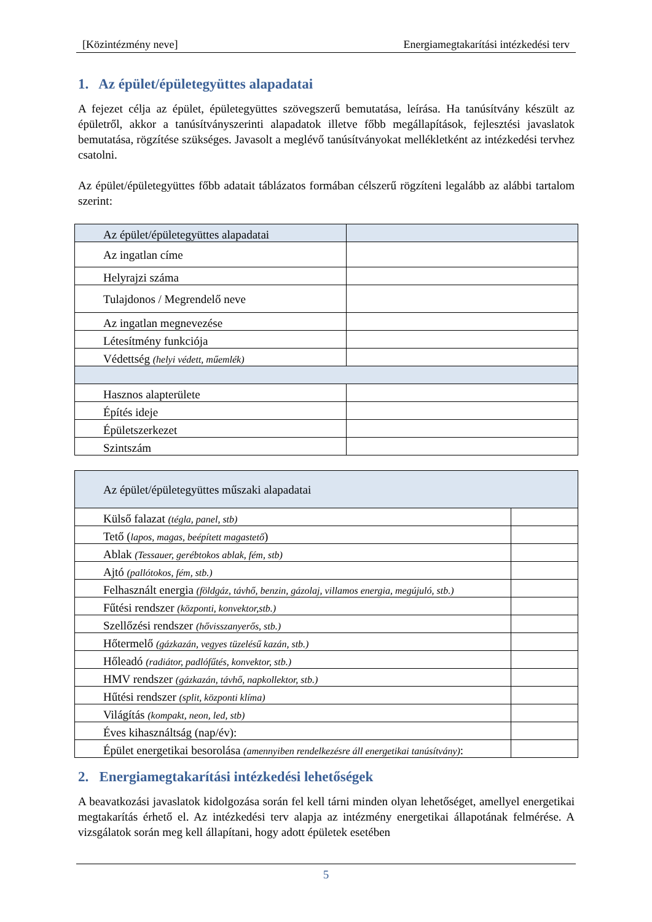[Közintézmény neve] Energiamegtakarítási intézkedési terv
1. Az épület/épületegyüttes alapadatai
A fejezet célja az épület, épületegyüttes szövegszerű bemutatása, leírása. Ha tanúsítvány készült az épületről, akkor a tanúsítványszerinti alapadatok illetve főbb megállapítások, fejlesztési javaslatok bemutatása, rögzítése szükséges. Javasolt a meglévő tanúsítványokat mellékletként az intézkedési tervhez csatolni.
Az épület/épületegyüttes főbb adatait táblázatos formában célszerű rögzíteni legalább az alábbi tartalom szerint:
| Az épület/épületegyüttes alapadatai | |
| Az ingatlan címe | |
| Helyrajzi száma | |
| Tulajdonos / Megrendelő neve | |
| Az ingatlan megnevezése | |
| Létesítmény funkciója | |
| Védettség (helyi védett, műemlék) | |
| Hasznos alapterülete | |
| Építés ideje | |
| Épületszerkezet | |
| Szintszám | |
| Az épület/épületegyüttes műszaki alapadatai | |
| Külső falazat (tégla, panel, stb) | |
| Tető ( lapos, magas, beépített magastető ) | |
| Ablak (Tessauer, gerébtokos ablak, fém, stb) | |
| Ajtó (pallótokos, fém, stb.) | |
| Felhasznált energia (földgáz, távhő, benzin, gázolaj, villamos energia, megújuló, stb.) | |
| Fűtési rendszer (központi, konvektor,stb.) | |
| Szellőzési rendszer (hővisszanyerős, stb.) | |
| Hőtermelő (gázkazán, vegyes tüzelésű kazán, stb.) | |
| Hőleadó (radiátor, padlófűtés, konvektor, stb.) | |
| HMV rendszer (gázkazán, távhő, napkollektor, stb.) | |
| Hűtési rendszer (split, központi klíma) | |
| Világítás (kompakt, neon, led, stb) | |
| Éves kihasználtság (nap/év): | |
| Épület energetikai besorolása (amennyiben rendelkezésre áll energetikai tanúsítvány) : | |
2. Energiamegtakarítási intézkedési lehetőségek
A beavatkozási javaslatok kidolgozása során fel kell tárni minden olyan lehetőséget, amellyel energetikai megtakarítás érhető el. Az intézkedési terv alapja az intézmény energetikai állapotának felmérése. A vizsgálatok során meg kell állapítani, hogy adott épületek esetében
5